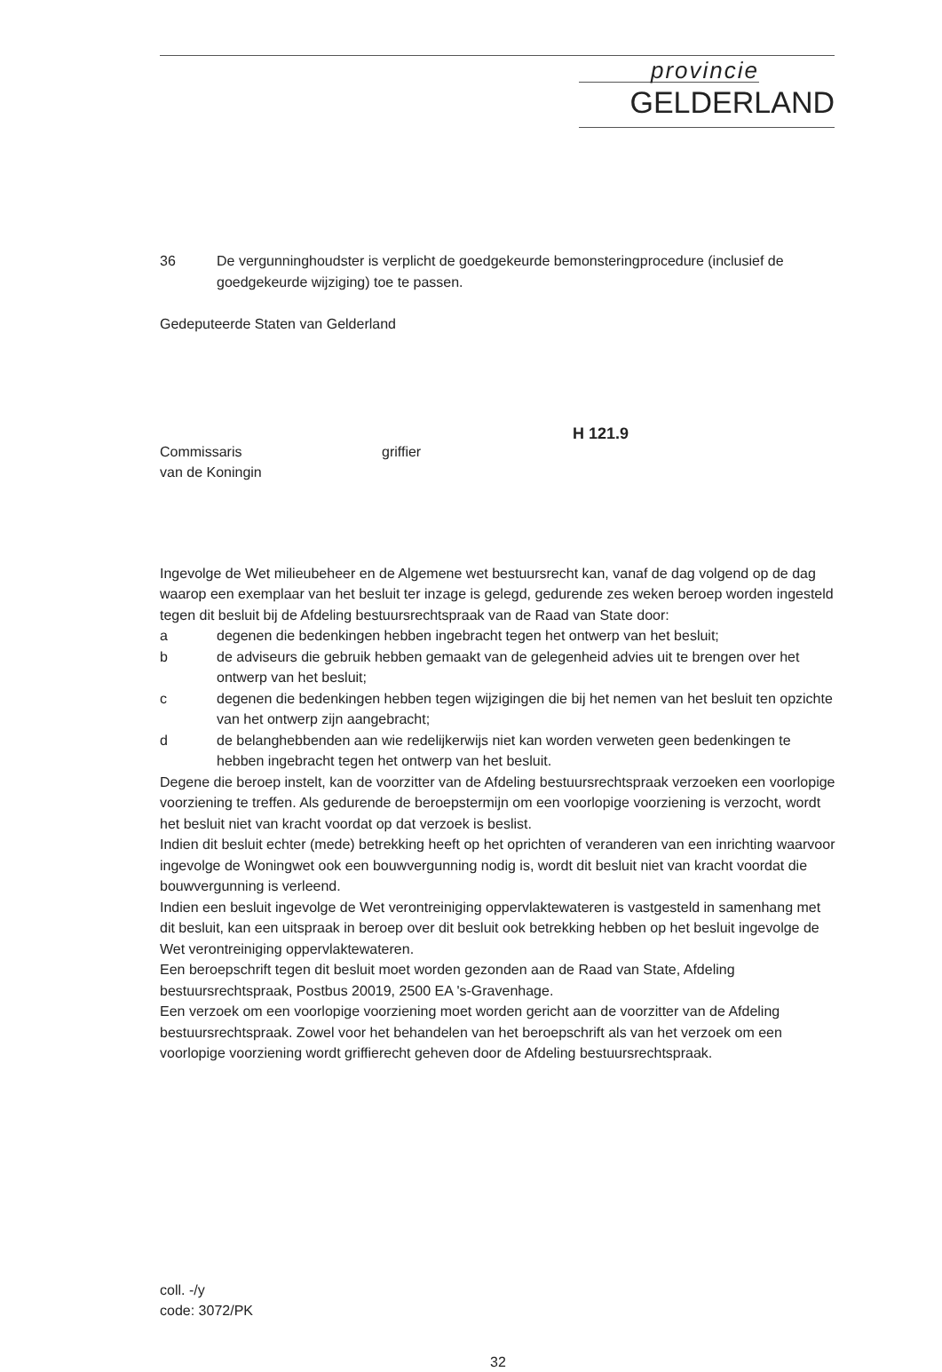provincie
GELDERLAND
36 De vergunninghoudster is verplicht de goedgekeurde bemonsteringprocedure (inclusief de goedgekeurde wijziging) toe te passen.
Gedeputeerde Staten van Gelderland
H 121.9
Commissaris
van de Koningin
griffier
Ingevolge de Wet milieubeheer en de Algemene wet bestuursrecht kan, vanaf de dag volgend op de dag waarop een exemplaar van het besluit ter inzage is gelegd, gedurende zes weken beroep worden ingesteld tegen dit besluit bij de Afdeling bestuursrechtspraak van de Raad van State door:
a degenen die bedenkingen hebben ingebracht tegen het ontwerp van het besluit;
b de adviseurs die gebruik hebben gemaakt van de gelegenheid advies uit te brengen over het ontwerp van het besluit;
c degenen die bedenkingen hebben tegen wijzigingen die bij het nemen van het besluit ten opzichte van het ontwerp zijn aangebracht;
d de belanghebbenden aan wie redelijkerwijs niet kan worden verweten geen bedenkingen te hebben ingebracht tegen het ontwerp van het besluit.
Degene die beroep instelt, kan de voorzitter van de Afdeling bestuursrechtspraak verzoeken een voorlopige voorziening te treffen. Als gedurende de beroepstermijn om een voorlopige voorziening is verzocht, wordt het besluit niet van kracht voordat op dat verzoek is beslist.
Indien dit besluit echter (mede) betrekking heeft op het oprichten of veranderen van een inrichting waarvoor ingevolge de Woningwet ook een bouwvergunning nodig is, wordt dit besluit niet van kracht voordat die bouwvergunning is verleend.
Indien een besluit ingevolge de Wet verontreiniging oppervlaktewateren is vastgesteld in samenhang met dit besluit, kan een uitspraak in beroep over dit besluit ook betrekking hebben op het besluit ingevolge de Wet verontreiniging oppervlaktewateren.
Een beroepschrift tegen dit besluit moet worden gezonden aan de Raad van State, Afdeling bestuursrechtspraak, Postbus 20019, 2500 EA 's-Gravenhage.
Een verzoek om een voorlopige voorziening moet worden gericht aan de voorzitter van de Afdeling bestuursrechtspraak. Zowel voor het behandelen van het beroepschrift als van het verzoek om een voorlopige voorziening wordt griffierecht geheven door de Afdeling bestuursrechtspraak.
coll. -/y
code: 3072/PK
32